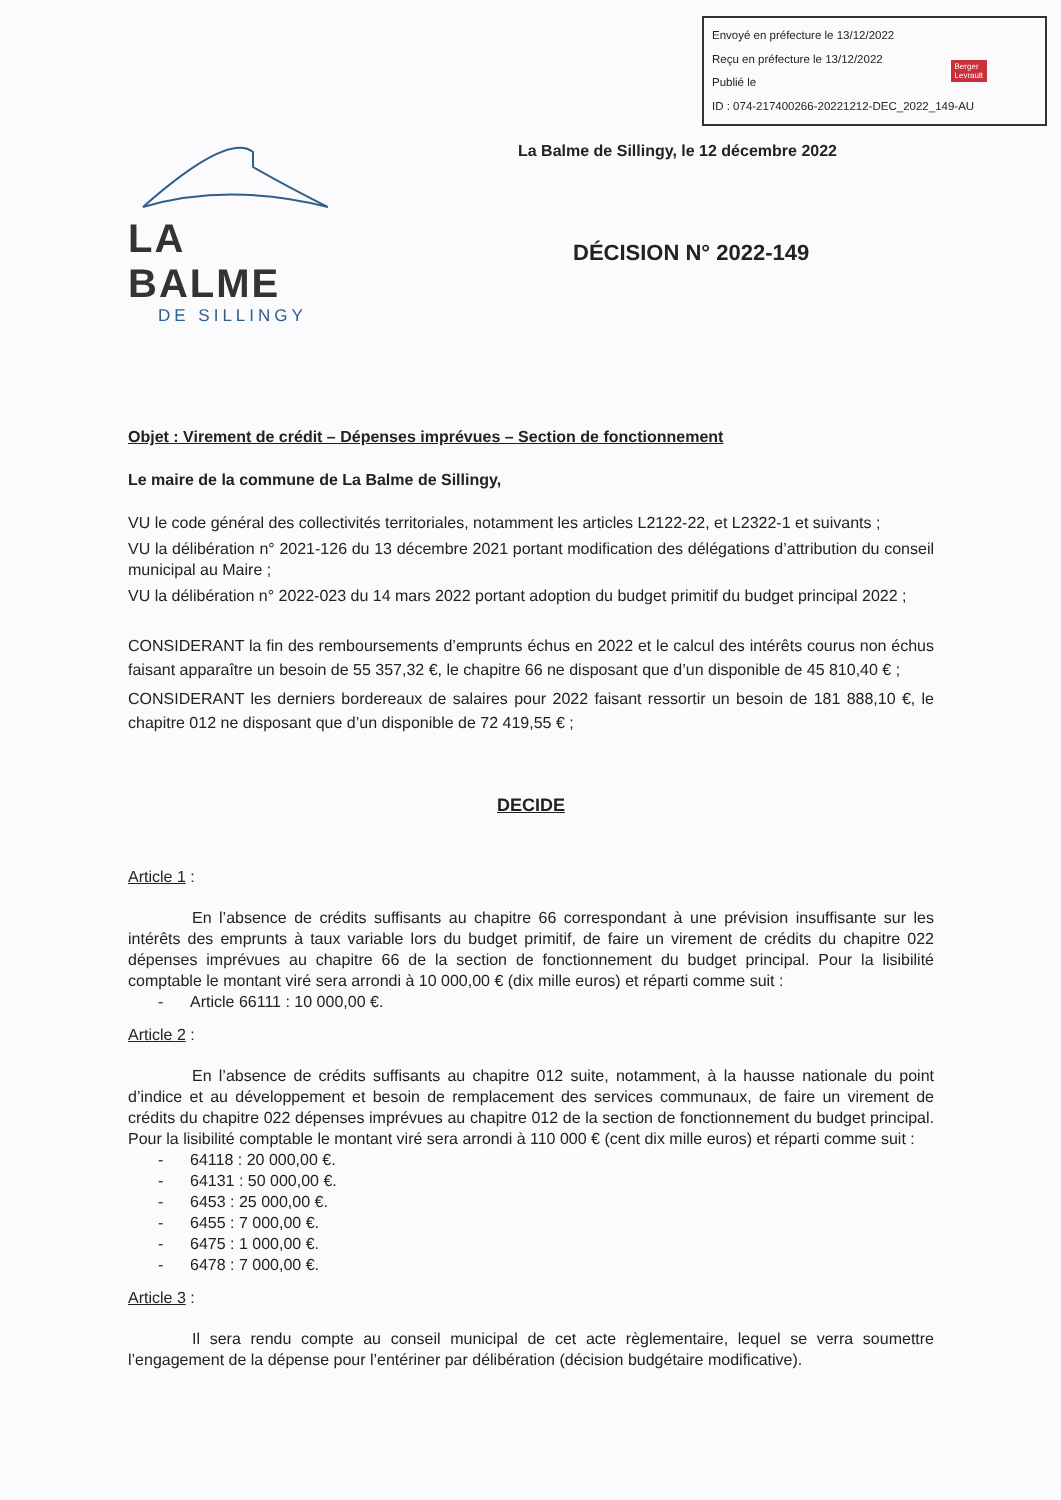Envoyé en préfecture le 13/12/2022
Reçu en préfecture le 13/12/2022
Publié le
ID : 074-217400266-20221212-DEC_2022_149-AU
Berger
Levrault
LA BALME
DE SILLINGY
La Balme de Sillingy, le 12 décembre 2022
DÉCISION N° 2022-149
Objet : Virement de crédit – Dépenses imprévues – Section de fonctionnement
Le maire de la commune de La Balme de Sillingy,
VU le code général des collectivités territoriales, notamment les articles L2122-22, et L2322-1 et suivants ;
VU la délibération n° 2021-126 du 13 décembre 2021 portant modification des délégations d’attribution du conseil municipal au Maire ;
VU la délibération n° 2022-023 du 14 mars 2022 portant adoption du budget primitif du budget principal 2022 ;
CONSIDERANT la fin des remboursements d’emprunts échus en 2022 et le calcul des intérêts courus non échus faisant apparaître un besoin de 55 357,32 €, le chapitre 66 ne disposant que d’un disponible de 45 810,40 € ;
CONSIDERANT les derniers bordereaux de salaires pour 2022 faisant ressortir un besoin de 181 888,10 €, le chapitre 012 ne disposant que d’un disponible de 72 419,55 € ;
DECIDE
Article 1 :
En l’absence de crédits suffisants au chapitre 66 correspondant à une prévision insuffisante sur les intérêts des emprunts à taux variable lors du budget primitif, de faire un virement de crédits du chapitre 022 dépenses imprévues au chapitre 66 de la section de fonctionnement du budget principal. Pour la lisibilité comptable le montant viré sera arrondi à 10 000,00 € (dix mille euros) et réparti comme suit :
- Article 66111 : 10 000,00 €.
Article 2 :
En l’absence de crédits suffisants au chapitre 012 suite, notamment, à la hausse nationale du point d’indice et au développement et besoin de remplacement des services communaux, de faire un virement de crédits du chapitre 022 dépenses imprévues au chapitre 012 de la section de fonctionnement du budget principal. Pour la lisibilité comptable le montant viré sera arrondi à 110 000 € (cent dix mille euros) et réparti comme suit :
- 64118 : 20 000,00 €.
- 64131 : 50 000,00 €.
- 6453 : 25 000,00 €.
- 6455 : 7 000,00 €.
- 6475 : 1 000,00 €.
- 6478 : 7 000,00 €.
Article 3 :
Il sera rendu compte au conseil municipal de cet acte règlementaire, lequel se verra soumettre l’engagement de la dépense pour l’entériner par délibération (décision budgétaire modificative).